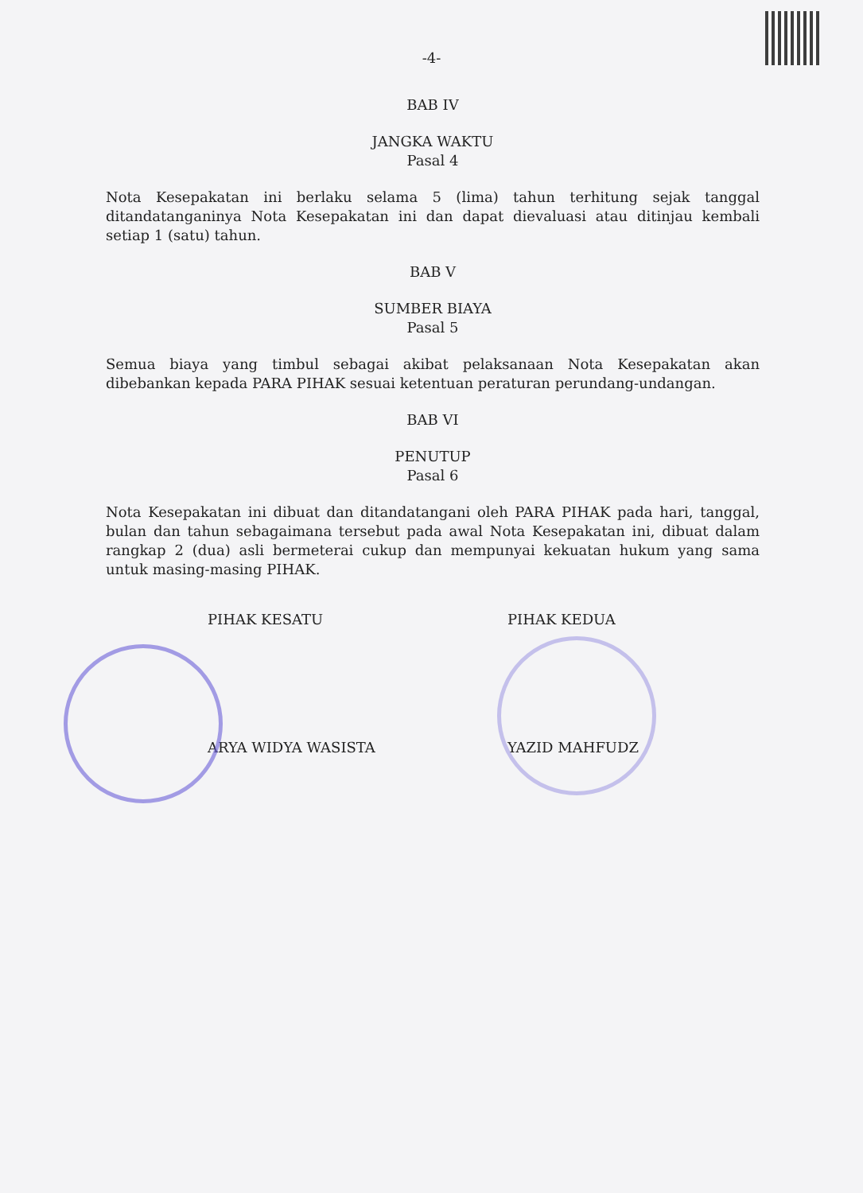-4-
BAB IV
JANGKA WAKTU
Pasal 4
Nota Kesepakatan ini berlaku selama 5 (lima) tahun terhitung sejak tanggal ditandatanganinya Nota Kesepakatan ini dan dapat dievaluasi atau ditinjau kembali setiap 1 (satu) tahun.
BAB V
SUMBER BIAYA
Pasal 5
Semua biaya yang timbul sebagai akibat pelaksanaan Nota Kesepakatan akan dibebankan kepada PARA PIHAK sesuai ketentuan peraturan perundang-undangan.
BAB VI
PENUTUP
Pasal 6
Nota Kesepakatan ini dibuat dan ditandatangani oleh PARA PIHAK pada hari, tanggal, bulan dan tahun sebagaimana tersebut pada awal Nota Kesepakatan ini, dibuat dalam rangkap 2 (dua) asli bermeterai cukup dan mempunyai kekuatan hukum yang sama untuk masing-masing PIHAK.
PIHAK KESATU
ARYA WIDYA WASISTA
PIHAK KEDUA
YAZID MAHFUDZ